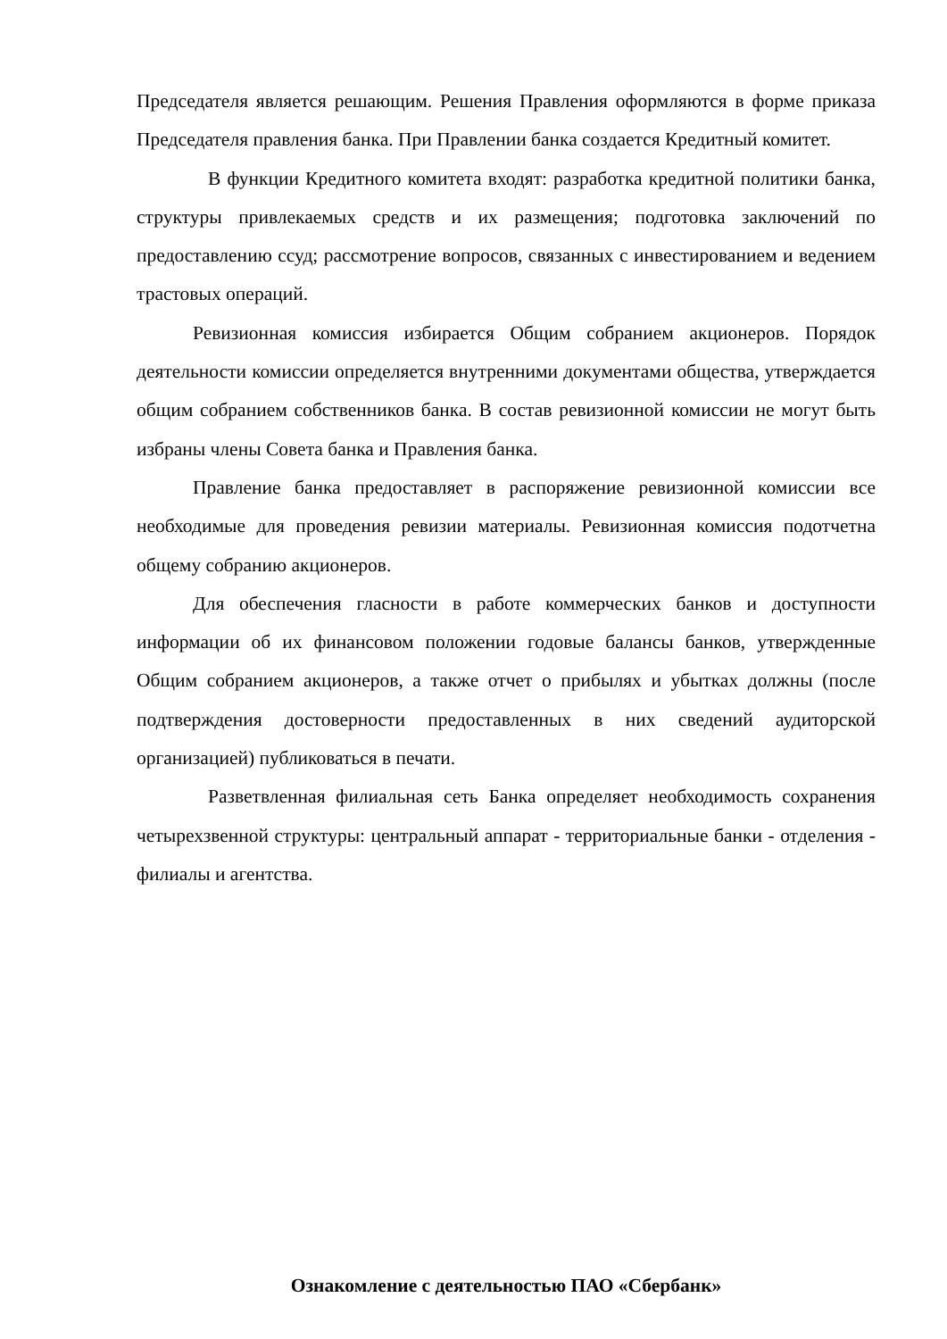Председателя является решающим. Решения Правления оформляются в форме приказа Председателя правления банка. При Правлении банка создается Кредитный комитет.
В функции Кредитного комитета входят: разработка кредитной политики банка, структуры привлекаемых средств и их размещения; подготовка заключений по предоставлению ссуд; рассмотрение вопросов, связанных с инвестированием и ведением трастовых операций.
Ревизионная комиссия избирается Общим собранием акционеров. Порядок деятельности комиссии определяется внутренними документами общества, утверждается общим собранием собственников банка. В состав ревизионной комиссии не могут быть избраны члены Совета банка и Правления банка.
Правление банка предоставляет в распоряжение ревизионной комиссии все необходимые для проведения ревизии материалы. Ревизионная комиссия подотчетна общему собранию акционеров.
Для обеспечения гласности в работе коммерческих банков и доступности информации об их финансовом положении годовые балансы банков, утвержденные Общим собранием акционеров, а также отчет о прибылях и убытках должны (после подтверждения достоверности предоставленных в них сведений аудиторской организацией) публиковаться в печати.
Разветвленная филиальная сеть Банка определяет необходимость сохранения четырехзвенной структуры: центральный аппарат - территориальные банки - отделения - филиалы и агентства.
Ознакомление с деятельностью ПАО «Сбербанк»